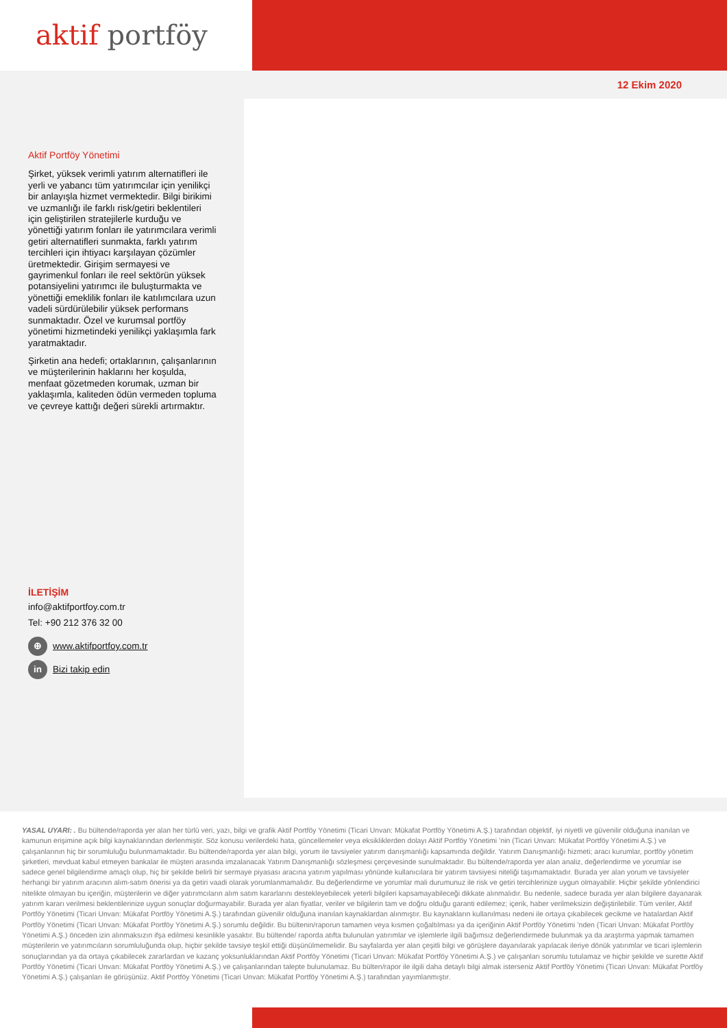aktif portföy
12 Ekim 2020
Aktif Portföy Yönetimi
Şirket, yüksek verimli yatırım alternatifleri ile yerli ve yabancı tüm yatırımcılar için yenilikçi bir anlayışla hizmet vermektedir. Bilgi birikimi ve uzmanlığı ile farklı risk/getiri beklentileri için geliştirilen stratejilerle kurduğu ve yönettiği yatırım fonları ile yatırımcılara verimli getiri alternatifleri sunmakta, farklı yatırım tercihleri için ihtiyacı karşılayan çözümler üretmektedir. Girişim sermayesi ve gayrimenkul fonları ile reel sektörün yüksek potansiyelini yatırımcı ile buluşturmakta ve yönettiği emeklilik fonları ile katılımcılara uzun vadeli sürdürülebilir yüksek performans sunmaktadır. Özel ve kurumsal portföy yönetimi hizmetindeki yenilikçi yaklaşımla fark yaratmaktadır.
Şirketin ana hedefi; ortaklarının, çalışanlarının ve müşterilerinin haklarını her koşulda, menfaat gözetmeden korumak, uzman bir yaklaşımla, kaliteden ödün vermeden topluma ve çevreye kattığı değeri sürekli artırmaktır.
İLETİŞİM
info@aktifportfoy.com.tr
Tel: +90 212 376 32 00
⊕ www.aktifportfoy.com.tr
in Bizi takip edin
YASAL UYARI: . Bu bültende/raporda yer alan her türlü veri, yazı, bilgi ve grafik Aktif Portföy Yönetimi (Ticari Unvan: Mükafat Portföy Yönetimi A.Ş.) tarafından objektif, iyi niyetli ve güvenilir olduğuna inanılan ve kamunun erişimine açık bilgi kaynaklarından derlenmiştir. Söz konusu verilerdeki hata, güncellemeler veya eksikliklerden dolayı Aktif Portföy Yönetimi ’nin (Ticari Unvan: Mükafat Portföy Yönetimi A.Ş.) ve çalışanlarının hiç bir sorumluluğu bulunmamaktadır. Bu bültende/raporda yer alan bilgi, yorum ile tavsiyeler yatırım danışmanlığı kapsamında değildir. Yatırım Danışmanlığı hizmeti; aracı kurumlar, portföy yönetim şirketleri, mevduat kabul etmeyen bankalar ile müşteri arasında imzalanacak Yatırım Danışmanlığı sözleşmesi çerçevesinde sunulmaktadır. Bu bültende/raporda yer alan analiz, değerlendirme ve yorumlar ise sadece genel bilgilendirme amaçlı olup, hiç bir şekilde belirli bir sermaye piyasası aracına yatırım yapılması yönünde kullanıcılara bir yatırım tavsiyesi niteliği taşımamaktadır. Burada yer alan yorum ve tavsiyeler herhangi bir yatırım aracının alım-satım önerisi ya da getiri vaadi olarak yorumlanmamalıdır. Bu değerlendirme ve yorumlar mali durumunuz ile risk ve getiri tercihlerinize uygun olmayabilir. Hiçbir şekilde yönlendirici nitelikte olmayan bu içeriğin, müşterilerin ve diğer yatırımcıların alım satım kararlarını destekleyebilecek yeterli bilgileri kapsamayabileceği dikkate alınmalıdır. Bu nedenle, sadece burada yer alan bilgilere dayanarak yatırım kararı verilmesi beklentilerinize uygun sonuçlar doğurmayabilir. Burada yer alan fiyatlar, veriler ve bilgilerin tam ve doğru olduğu garanti edilemez; içerik, haber verilmeksizin değiştirilebilir. Tüm veriler, Aktif Portföy Yönetimi (Ticari Unvan: Mükafat Portföy Yönetimi A.Ş.) tarafından güvenilir olduğuna inanılan kaynaklardan alınmıştır. Bu kaynakların kullanılması nedeni ile ortaya çıkabilecek gecikme ve hatalardan Aktif Portföy Yönetimi (Ticari Unvan: Mükafat Portföy Yönetimi A.Ş.) sorumlu değildir. Bu bültenin/raporun tamamen veya kısmen çoğaltılması ya da içeriğinin Aktif Portföy Yönetimi ’nden (Ticari Unvan: Mükafat Portföy Yönetimi A.Ş.) önceden izin alınmaksızın ifşa edilmesi kesinlikle yasaktır. Bu bültende/ raporda atıfta bulunulan yatırımlar ve işlemlerle ilgili bağımsız değerlendirmede bulunmak ya da araştırma yapmak tamamen müşterilerin ve yatırımcıların sorumluluğunda olup, hiçbir şekilde tavsiye teşkil ettiği düşünülmemelidir. Bu sayfalarda yer alan çeşitli bilgi ve görüşlere dayanılarak yapılacak ileriye dönük yatırımlar ve ticari işlemlerin sonuçlarından ya da ortaya çıkabilecek zararlardan ve kazanç yoksunluklarından Aktif Portföy Yönetimi (Ticari Unvan: Mükafat Portföy Yönetimi A.Ş.) ve çalışanları sorumlu tutulamaz ve hiçbir şekilde ve surette Aktif Portföy Yönetimi (Ticari Unvan: Mükafat Portföy Yönetimi A.Ş.) ve çalışanlarından talepte bulunulamaz. Bu bülten/rapor ile ilgili daha detaylı bilgi almak isterseniz Aktif Portföy Yönetimi (Ticari Unvan: Mükafat Portföy Yönetimi A.Ş.) çalışanları ile görüşünüz. Aktif Portföy Yönetimi (Ticari Unvan: Mükafat Portföy Yönetimi A.Ş.) tarafından yayımlanmıştır.